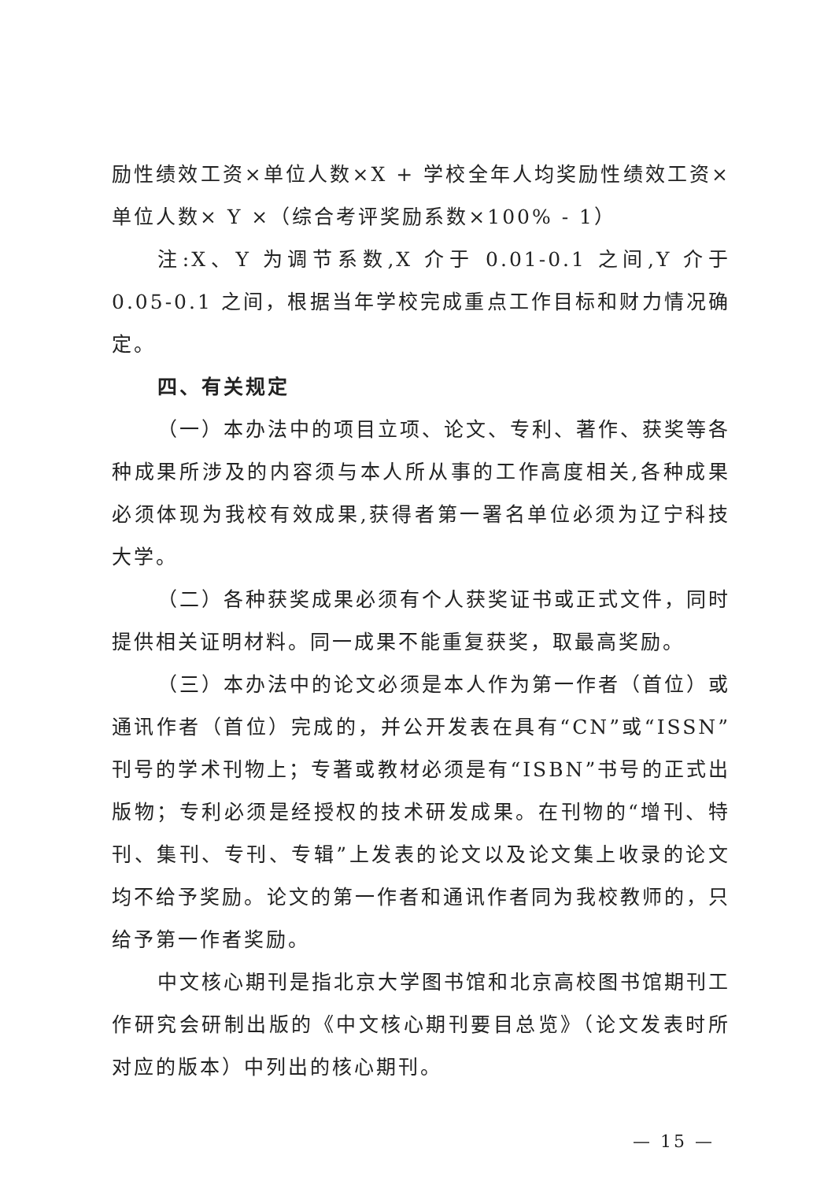励性绩效工资×单位人数×X + 学校全年人均奖励性绩效工资×单位人数× Y ×（综合考评奖励系数×100% - 1）
注:X、Y 为调节系数,X 介于 0.01-0.1 之间,Y 介于 0.05-0.1 之间，根据当年学校完成重点工作目标和财力情况确定。
四、有关规定
（一）本办法中的项目立项、论文、专利、著作、获奖等各种成果所涉及的内容须与本人所从事的工作高度相关,各种成果必须体现为我校有效成果,获得者第一署名单位必须为辽宁科技大学。
（二）各种获奖成果必须有个人获奖证书或正式文件，同时提供相关证明材料。同一成果不能重复获奖，取最高奖励。
（三）本办法中的论文必须是本人作为第一作者（首位）或通讯作者（首位）完成的，并公开发表在具有“CN”或“ISSN”刊号的学术刊物上；专著或教材必须是有“ISBN”书号的正式出版物；专利必须是经授权的技术研发成果。在刊物的“增刊、特刊、集刊、专刊、专辑”上发表的论文以及论文集上收录的论文均不给予奖励。论文的第一作者和通讯作者同为我校教师的，只给予第一作者奖励。
中文核心期刊是指北京大学图书馆和北京高校图书馆期刊工作研究会研制出版的《中文核心期刊要目总览》（论文发表时所对应的版本）中列出的核心期刊。
— 15 —